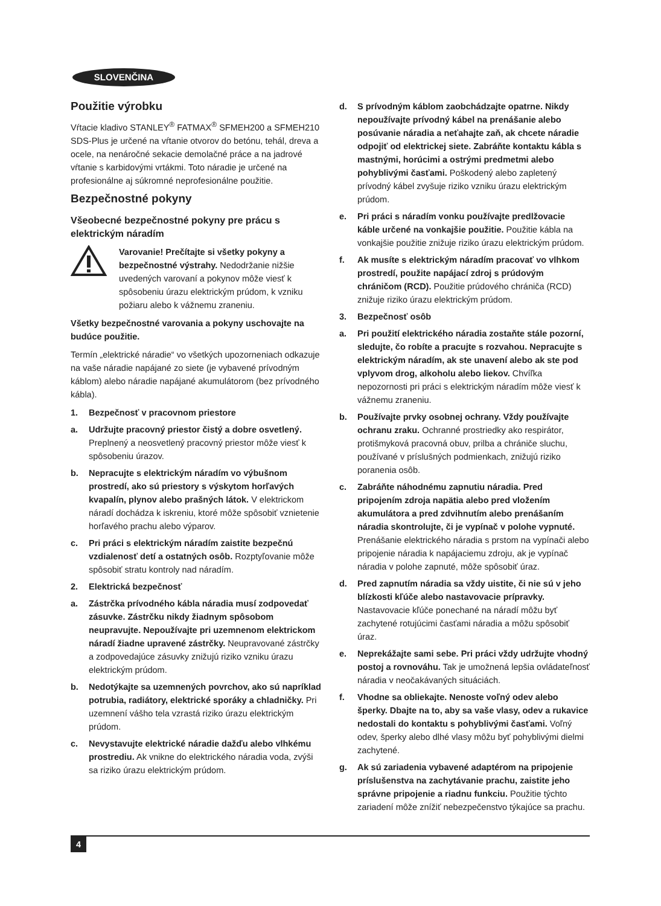SLOVENČINA
Použitie výrobku
Vŕtacie kladivo STANLEY<sup>®</sup> FATMAX<sup>®</sup> SFMEH200 a SFMEH210 SDS-Plus je určené na vŕtanie otvorov do betónu, tehál, dreva a ocele, na nenáročné sekacie demolačné práce a na jadrové vŕtanie s karbidovými vrtákmi. Toto náradie je určené na profesionálne aj súkromné neprofesionálne použitie.
Bezpečnostné pokyny
Všeobecné bezpečnostné pokyny pre prácu s elektrickým náradím
Varovanie! Prečítajte si všetky pokyny a bezpečnostné výstrahy. Nedodržanie nižšie uvedených varovaní a pokynov môže viesť k spôsobeniu úrazu elektrickým prúdom, k vzniku požiaru alebo k vážnemu zraneniu.
Všetky bezpečnostné varovania a pokyny uschovajte na budúce použitie.
Termín „elektrické náradie“ vo všetkých upozorneniach odkazuje na vaše náradie napájané zo siete (je vybavené prívodným káblom) alebo náradie napájané akumulátorom (bez prívodného kábla).
1. Bezpečnosť v pracovnom priestore
a. Udržujte pracovný priestor čistý a dobre osvetlený. Preplnený a neosvetlený pracovný priestor môže viesť k spôsobeniu úrazov.
b. Nepracujte s elektrickým náradím vo výbušnom prostredí, ako sú priestory s výskytom horľavých kvapalín, plynov alebo prašných látok. V elektrickom náradí dochádza k iskreniu, ktoré môže spôsobiť vznietenie horľavého prachu alebo výparov.
c. Pri práci s elektrickým náradím zaistite bezpečnú vzdialenosť detí a ostatných osôb. Rozptyľovanie môže spôsobiť stratu kontroly nad náradím.
2. Elektrická bezpečnosť
a. Zástrčka prívodného kábla náradia musí zodpovedať zásuvke. Zástrčku nikdy žiadnym spôsobom neupravujte. Nepoužívajte pri uzemnenom elektrickom náradí žiadne upravené zástrčky. Neupravované zástrčky a zodpovedajúce zásuvky znižujú riziko vzniku úrazu elektrickým prúdom.
b. Nedotýkajte sa uzemnených povrchov, ako sú napríklad potrubia, radiátory, elektrické sporáky a chladničky. Pri uzemnení vášho tela vzrastá riziko úrazu elektrickým prúdom.
c. Nevystavujte elektrické náradie dažďu alebo vlhkému prostrediu. Ak vnikne do elektrického náradia voda, zvýši sa riziko úrazu elektrickým prúdom.
d. S prívodným káblom zaobchádzajte opatrne. Nikdy nepoužívajte prívodný kábel na prenášanie alebo posúvanie náradia a neťahajte zaň, ak chcete náradie odpojiť od elektrickej siete. Zabráňte kontaktu kábla s mastnými, horúcimi a ostrými predmetmi alebo pohyblivými časťami. Poškodený alebo zapletený prívodný kábel zvyšuje riziko vzniku úrazu elektrickým prúdom.
e. Pri práci s náradím vonku používajte predlžovacie káble určené na vonkajšie použitie. Použitie kábla na vonkajšie použitie znižuje riziko úrazu elektrickým prúdom.
f. Ak musíte s elektrickým náradím pracovať vo vlhkom prostredí, použite napájací zdroj s prúdovým chráničom (RCD). Použitie prúdového chrániča (RCD) znižuje riziko úrazu elektrickým prúdom.
3. Bezpečnosť osôb
a. Pri použití elektrického náradia zostaňte stále pozorní, sledujte, čo robíte a pracujte s rozvahou. Nepracujte s elektrickým náradím, ak ste unavení alebo ak ste pod vplyvom drog, alkoholu alebo liekov. Chvíľka nepozornosti pri práci s elektrickým náradím môže viesť k vážnemu zraneniu.
b. Používajte prvky osobnej ochrany. Vždy používajte ochranu zraku. Ochranné prostriedky ako respirátor, protišmyková pracovná obuv, prilba a chrániče sluchu, používané v príslušných podmienkach, znižujú riziko poranenia osôb.
c. Zabráňte náhodnému zapnutiu náradia. Pred pripojením zdroja napätia alebo pred vložením akumulátora a pred zdvihnutím alebo prenášaním náradia skontrolujte, či je vypínač v polohe vypnuté. Prenášanie elektrického náradia s prstom na vypínači alebo pripojenie náradia k napájaciemu zdroju, ak je vypínač náradia v polohe zapnuté, môže spôsobiť úraz.
d. Pred zapnutím náradia sa vždy uistite, či nie sú v jeho blízkosti kľúče alebo nastavovacie prípravky. Nastavovacie kľúče ponechané na náradí môžu byť zachytené rotujúcimi časťami náradia a môžu spôsobiť úraz.
e. Neprekážajte sami sebe. Pri práci vždy udržujte vhodný postoj a rovnováhu. Tak je umožnená lepšia ovládateľnosť náradia v neočakávaných situáciách.
f. Vhodne sa obliekajte. Nenoste voľný odev alebo šperky. Dbajte na to, aby sa vaše vlasy, odev a rukavice nedostali do kontaktu s pohyblivými časťami. Voľný odev, šperky alebo dlhé vlasy môžu byť pohyblivými dielmi zachytené.
g. Ak sú zariadenia vybavené adaptérom na pripojenie príslušenstva na zachytávanie prachu, zaistite jeho správne pripojenie a riadnu funkciu. Použitie týchto zariadení môže znížiť nebezpečenstvo týkajúce sa prachu.
4